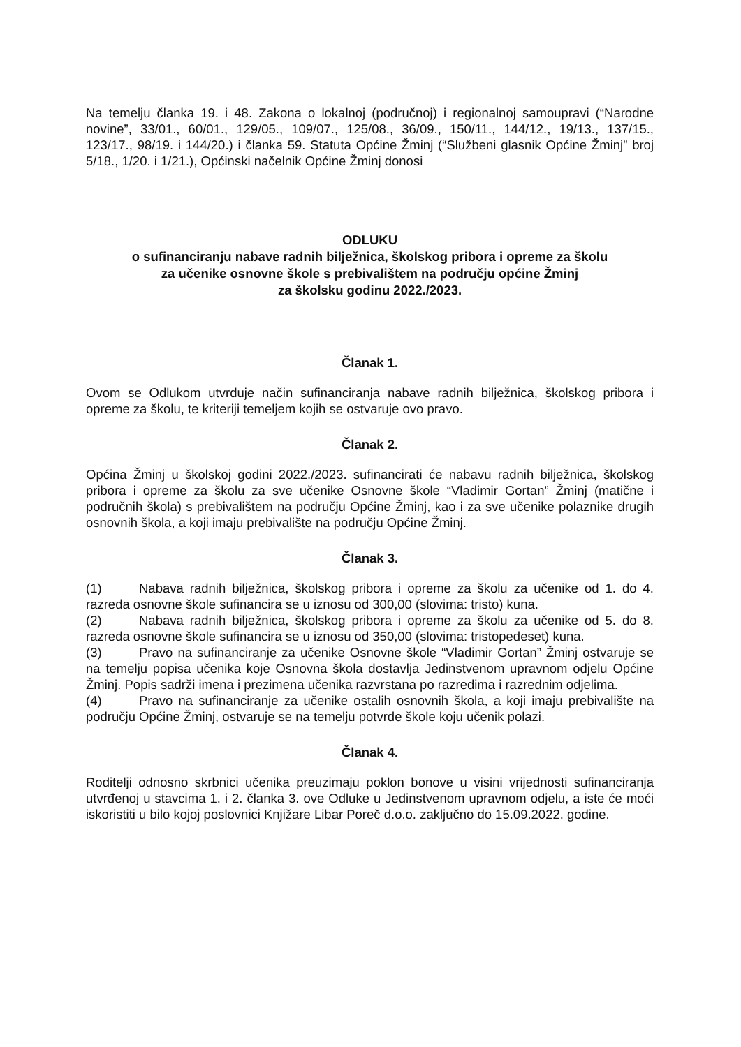Na temelju članka 19. i 48. Zakona o lokalnoj (područnoj) i regionalnoj samoupravi (“Narodne novine”, 33/01., 60/01., 129/05., 109/07., 125/08., 36/09., 150/11., 144/12., 19/13., 137/15., 123/17., 98/19. i 144/20.) i članka 59. Statuta Općine Žminj (“Službeni glasnik Općine Žminj” broj 5/18., 1/20. i 1/21.), Općinski načelnik Općine Žminj donosi
ODLUKU
o sufinanciranju nabave radnih bilježnica, školskog pribora i opreme za školu
za učenike osnovne škole s prebivalištem na području općine Žminj
za školsku godinu 2022./2023.
Članak 1.
Ovom se Odlukom utvrđuje način sufinanciranja nabave radnih bilježnica, školskog pribora i opreme za školu, te kriteriji temeljem kojih se ostvaruje ovo pravo.
Članak 2.
Općina Žminj u školskoj godini 2022./2023. sufinancirati će nabavu radnih bilježnica, školskog pribora i opreme za školu za sve učenike Osnovne škole “Vladimir Gortan” Žminj (matične i područnih škola) s prebivalištem na području Općine Žminj, kao i za sve učenike polaznike drugih osnovnih škola, a koji imaju prebivalište na području Općine Žminj.
Članak 3.
(1) Nabava radnih bilježnica, školskog pribora i opreme za školu za učenike od 1. do 4. razreda osnovne škole sufinancira se u iznosu od 300,00 (slovima: tristo) kuna.
(2) Nabava radnih bilježnica, školskog pribora i opreme za školu za učenike od 5. do 8. razreda osnovne škole sufinancira se u iznosu od 350,00 (slovima: tristopedeset) kuna.
(3) Pravo na sufinanciranje za učenike Osnovne škole “Vladimir Gortan” Žminj ostvaruje se na temelju popisa učenika koje Osnovna škola dostavlja Jedinstvenom upravnom odjelu Općine Žminj. Popis sadrži imena i prezimena učenika razvrstana po razredima i razrednim odjelima.
(4) Pravo na sufinanciranje za učenike ostalih osnovnih škola, a koji imaju prebivalište na području Općine Žminj, ostvaruje se na temelju potvrde škole koju učenik polazi.
Članak 4.
Roditelji odnosno skrbnici učenika preuzimaju poklon bonove u visini vrijednosti sufinanciranja utvrđenoj u stavcima 1. i 2. članka 3. ove Odluke u Jedinstvenom upravnom odjelu, a iste će moći iskoristiti u bilo kojoj poslovnici Knjižare Libar Poreč d.o.o. zaključno do 15.09.2022. godine.